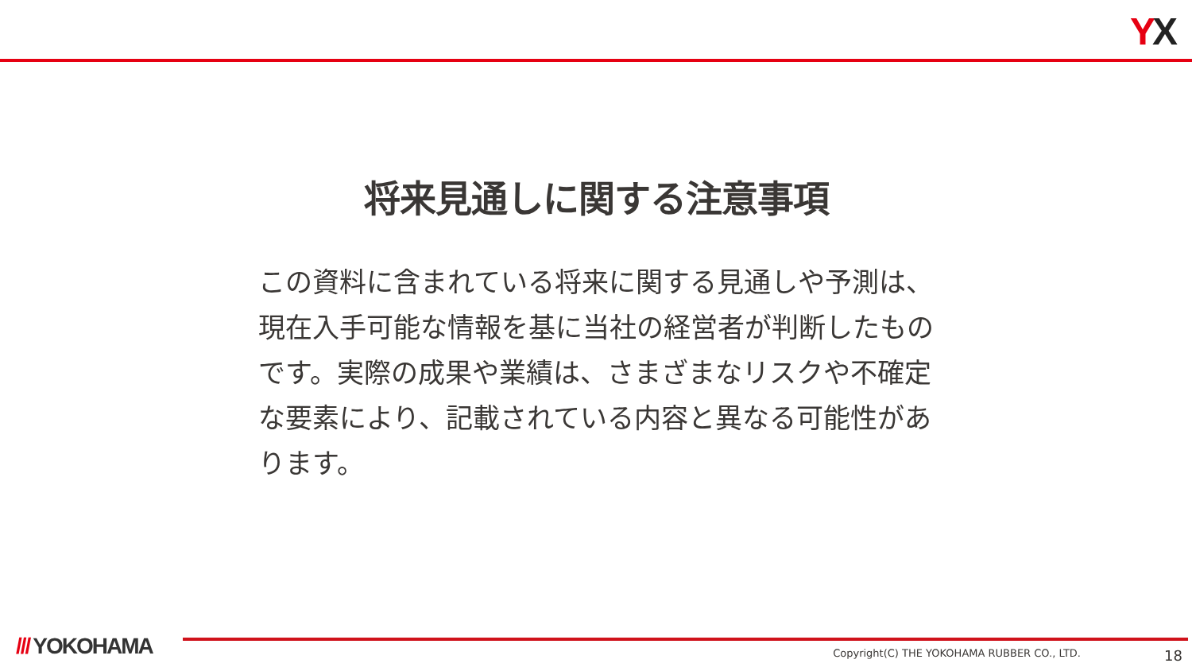YX
将来見通しに関する注意事項
この資料に含まれている将来に関する見通しや予測は、現在入手可能な情報を基に当社の経営者が判断したものです。実際の成果や業績は、さまざまなリスクや不確定な要素により、記載されている内容と異なる可能性があります。
/// YOKOHAMA
Copyright(C) THE YOKOHAMA RUBBER CO., LTD.
18